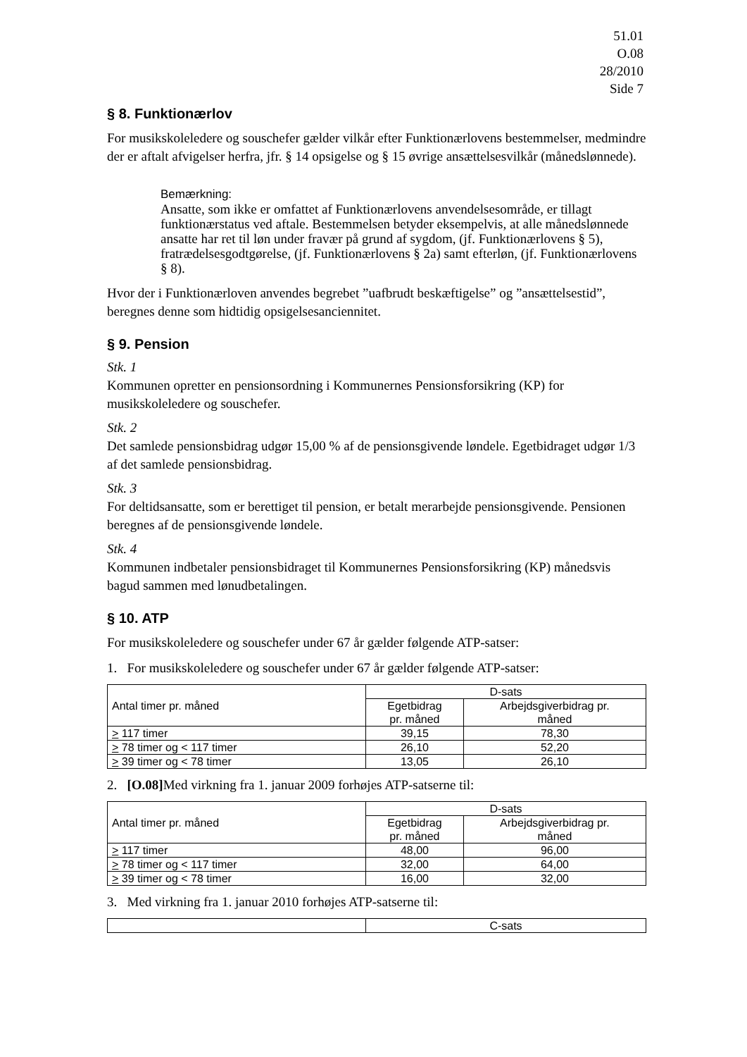51.01
O.08
28/2010
Side 7
§ 8. Funktionærlov
For musikskoleledere og souschefer gælder vilkår efter Funktionærlovens bestemmelser, medmindre der er aftalt afvigelser herfra, jfr. § 14 opsigelse og § 15 øvrige ansættelsesvilkår (månedslønnede).
Bemærkning:
Ansatte, som ikke er omfattet af Funktionærlovens anvendelsesområde, er tillagt funktionærstatus ved aftale. Bestemmelsen betyder eksempelvis, at alle månedslønnede ansatte har ret til løn under fravær på grund af sygdom, (jf. Funktionærlovens § 5), fratrædelsesgodtgørelse, (jf. Funktionærlovens § 2a) samt efterløn, (jf. Funktionærlovens § 8).
Hvor der i Funktionærloven anvendes begrebet ”uafbrudt beskæftigelse” og ”ansættelsestid”, beregnes denne som hidtidig opsigelsesanciennitet.
§ 9. Pension
Stk. 1
Kommunen opretter en pensionsordning i Kommunernes Pensionsforsikring (KP) for musikskoleledere og souschefer.
Stk. 2
Det samlede pensionsbidrag udgør 15,00 % af de pensionsgivende løndele. Egetbidraget udgør 1/3 af det samlede pensionsbidrag.
Stk. 3
For deltidsansatte, som er berettiget til pension, er betalt merarbejde pensionsgivende. Pensionen beregnes af de pensionsgivende løndele.
Stk. 4
Kommunen indbetaler pensionsbidraget til Kommunernes Pensionsforsikring (KP) månedsvis bagud sammen med lønudbetalingen.
§ 10. ATP
For musikskoleledere og souschefer under 67 år gælder følgende ATP-satser:
1. For musikskoleledere og souschefer under 67 år gælder følgende ATP-satser:
| Antal timer pr. måned | D-sats | |
| | Egetbidrag pr. måned | Arbejdsgiverbidrag pr. måned |
| > 117 timer | 39,15 | 78,30 |
| > 78 timer og < 117 timer | 26,10 | 52,20 |
| > 39 timer og < 78 timer | 13,05 | 26,10 |
2. [O.08] Med virkning fra 1. januar 2009 forhøjes ATP-satserne til:
| Antal timer pr. måned | D-sats | |
| | Egetbidrag pr. måned | Arbejdsgiverbidrag pr. måned |
| > 117 timer | 48,00 | 96,00 |
| > 78 timer og < 117 timer | 32,00 | 64,00 |
| > 39 timer og < 78 timer | 16,00 | 32,00 |
3. Med virkning fra 1. januar 2010 forhøjes ATP-satserne til:
| | C-sats |